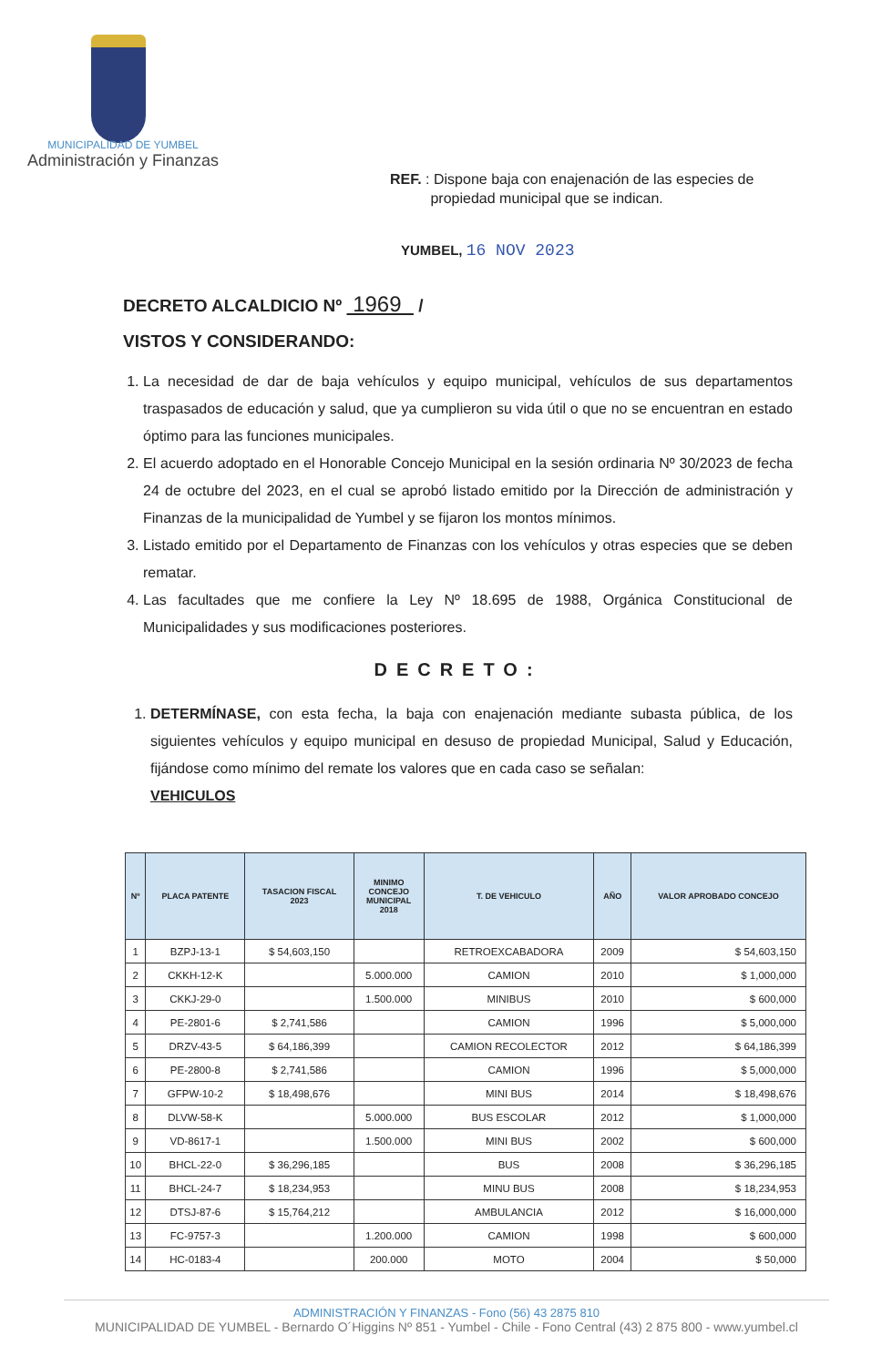MUNICIPALIDAD DE YUMBEL
Administración y Finanzas
REF. : Dispone baja con enajenación de las especies de
propiedad municipal que se indican.
YUMBEL, 16 NOV 2023
DECRETO ALCALDICIO Nº 1969 /
VISTOS Y CONSIDERANDO:
1. La necesidad de dar de baja vehículos y equipo municipal, vehículos de sus departamentos traspasados de educación y salud, que ya cumplieron su vida útil o que no se encuentran en estado óptimo para las funciones municipales.
2. El acuerdo adoptado en el Honorable Concejo Municipal en la sesión ordinaria Nº 30/2023 de fecha 24 de octubre del 2023, en el cual se aprobó listado emitido por la Dirección de administración y Finanzas de la municipalidad de Yumbel y se fijaron los montos mínimos.
3. Listado emitido por el Departamento de Finanzas con los vehículos y otras especies que se deben rematar.
4. Las facultades que me confiere la Ley Nº 18.695 de 1988, Orgánica Constitucional de Municipalidades y sus modificaciones posteriores.
DECRETO:
1. DETERMÍNASE, con esta fecha, la baja con enajenación mediante subasta pública, de los siguientes vehículos y equipo municipal en desuso de propiedad Municipal, Salud y Educación, fijándose como mínimo del remate los valores que en cada caso se señalan:
VEHICULOS
| Nº | PLACA PATENTE | TASACION FISCAL 2023 | MINIMO CONCEJO MUNICIPAL 2018 | T. DE VEHICULO | AÑO | VALOR APROBADO CONCEJO |
| --- | --- | --- | --- | --- | --- | --- |
| 1 | BZPJ-13-1 | $ 54,603,150 | | RETROEXCABADORA | 2009 | $ 54,603,150 |
| 2 | CKKH-12-K | | 5.000.000 | CAMION | 2010 | $ 1,000,000 |
| 3 | CKKJ-29-0 | | 1.500.000 | MINIBUS | 2010 | $ 600,000 |
| 4 | PE-2801-6 | $ 2,741,586 | | CAMION | 1996 | $ 5,000,000 |
| 5 | DRZV-43-5 | $ 64,186,399 | | CAMION RECOLECTOR | 2012 | $ 64,186,399 |
| 6 | PE-2800-8 | $ 2,741,586 | | CAMION | 1996 | $ 5,000,000 |
| 7 | GFPW-10-2 | $ 18,498,676 | | MINI BUS | 2014 | $ 18,498,676 |
| 8 | DLVW-58-K | | 5.000.000 | BUS ESCOLAR | 2012 | $ 1,000,000 |
| 9 | VD-8617-1 | | 1.500.000 | MINI BUS | 2002 | $ 600,000 |
| 10 | BHCL-22-0 | $ 36,296,185 | | BUS | 2008 | $ 36,296,185 |
| 11 | BHCL-24-7 | $ 18,234,953 | | MINU BUS | 2008 | $ 18,234,953 |
| 12 | DTSJ-87-6 | $ 15,764,212 | | AMBULANCIA | 2012 | $ 16,000,000 |
| 13 | FC-9757-3 | | 1.200.000 | CAMION | 1998 | $ 600,000 |
| 14 | HC-0183-4 | | 200.000 | MOTO | 2004 | $ 50,000 |
ADMINISTRACIÓN Y FINANZAS - Fono (56) 43 2875 810
MUNICIPALIDAD DE YUMBEL - Bernardo O´Higgins Nº 851 - Yumbel - Chile - Fono Central (43) 2 875 800 - www.yumbel.cl